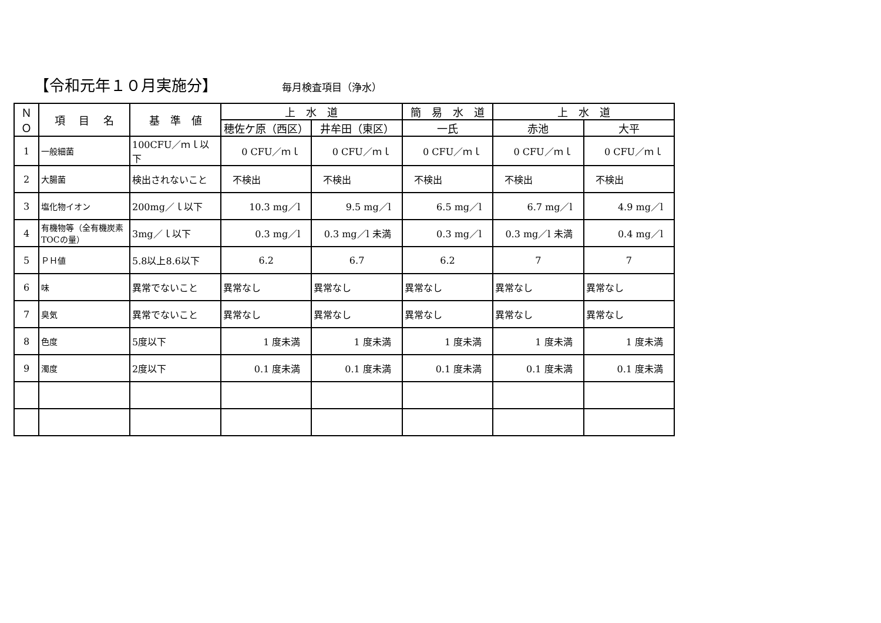【令和元年１０月実施分】 毎月検査項目（浄水）
| ＮＯ | 項 目 名 | 基 準 値 | 上 水 道 | | 簡 易 水 道 | 上 水 道 | |
| --- | --- | --- | --- | --- | --- | --- | --- |
| | | | 穂佐ケ原（西区） | 井牟田（東区） | 一氏 | 赤池 | 大平 |
| 1 | 一般細菌 | 100CFU／ｍｌ以下 | 0 CFU／ｍｌ | 0 CFU／ｍｌ | 0 CFU／ｍｌ | 0 CFU／ｍｌ | 0 CFU／ｍｌ |
| 2 | 大腸菌 | 検出されないこと | 不検出 | 不検出 | 不検出 | 不検出 | 不検出 |
| 3 | 塩化物イオン | 200mg／ｌ以下 | 10.3 mg／l | 9.5 mg／l | 6.5 mg／l | 6.7 mg／l | 4.9 mg／l |
| 4 | 有機物等（全有機炭素TOCの量） | 3mg／ｌ以下 | 0.3 mg／l | 0.3 mg／l 未満 | 0.3 mg／l | 0.3 mg／l 未満 | 0.4 mg／l |
| 5 | ＰＨ値 | 5.8以上8.6以下 | 6.2 | 6.7 | 6.2 | 7 | 7 |
| 6 | 味 | 異常でないこと | 異常なし | 異常なし | 異常なし | 異常なし | 異常なし |
| 7 | 臭気 | 異常でないこと | 異常なし | 異常なし | 異常なし | 異常なし | 異常なし |
| 8 | 色度 | 5度以下 | 1 度未満 | 1 度未満 | 1 度未満 | 1 度未満 | 1 度未満 |
| 9 | 濁度 | 2度以下 | 0.1 度未満 | 0.1 度未満 | 0.1 度未満 | 0.1 度未満 | 0.1 度未満 |